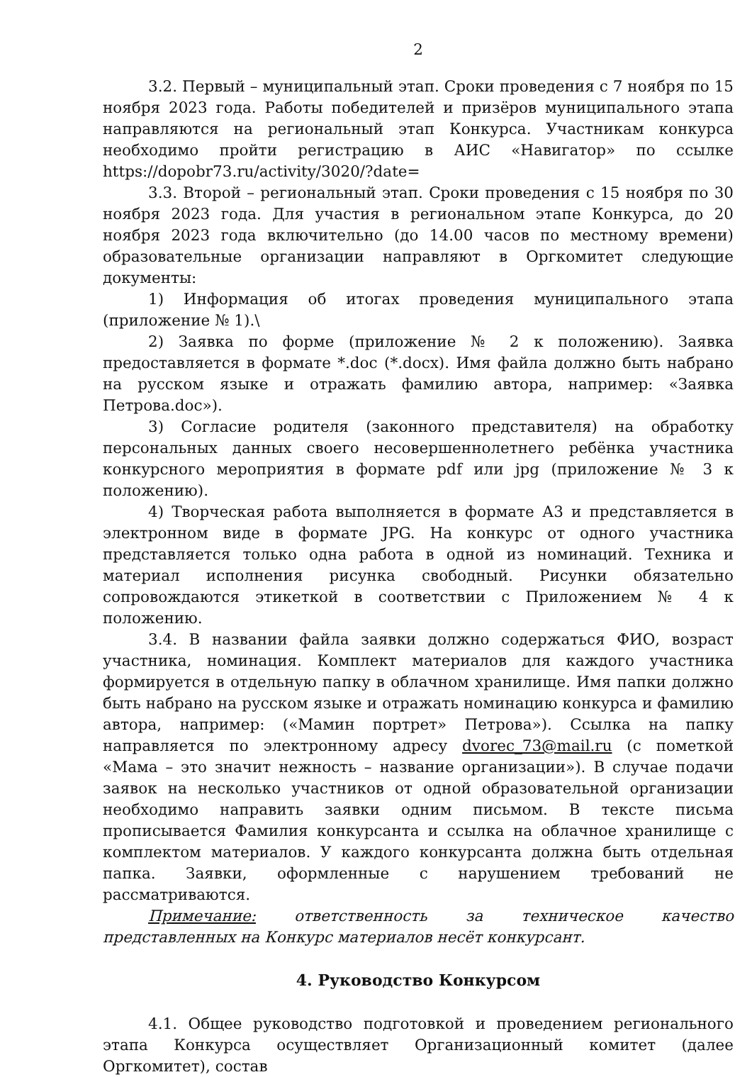2
3.2. Первый – муниципальный этап. Сроки проведения с 7 ноября по 15 ноября 2023 года. Работы победителей и призёров муниципального этапа направляются на региональный этап Конкурса. Участникам конкурса необходимо пройти регистрацию в АИС «Навигатор» по ссылке https://dopobr73.ru/activity/3020/?date=
3.3. Второй – региональный этап. Сроки проведения с 15 ноября по 30 ноября 2023 года. Для участия в региональном этапе Конкурса, до 20 ноября 2023 года включительно (до 14.00 часов по местному времени) образовательные организации направляют в Оргкомитет следующие документы:
1) Информация об итогах проведения муниципального этапа (приложение № 1).\
2) Заявка по форме (приложение № 2 к положению). Заявка предоставляется в формате *.doc (*.docx). Имя файла должно быть набрано на русском языке и отражать фамилию автора, например: «Заявка Петрова.doc»).
3) Согласие родителя (законного представителя) на обработку персональных данных своего несовершеннолетнего ребёнка участника конкурсного мероприятия в формате pdf или jpg (приложение № 3 к положению).
4) Творческая работа выполняется в формате А3 и представляется в электронном виде в формате JPG. На конкурс от одного участника представляется только одна работа в одной из номинаций. Техника и материал исполнения рисунка свободный. Рисунки обязательно сопровождаются этикеткой в соответствии с Приложением № 4 к положению.
3.4. В названии файла заявки должно содержаться ФИО, возраст участника, номинация. Комплект материалов для каждого участника формируется в отдельную папку в облачном хранилище. Имя папки должно быть набрано на русском языке и отражать номинацию конкурса и фамилию автора, например: («Мамин портрет» Петрова»). Ссылка на папку направляется по электронному адресу dvorec_73@mail.ru (с пометкой «Мама – это значит нежность – название организации»). В случае подачи заявок на несколько участников от одной образовательной организации необходимо направить заявки одним письмом. В тексте письма прописывается Фамилия конкурсанта и ссылка на облачное хранилище с комплектом материалов. У каждого конкурсанта должна быть отдельная папка. Заявки, оформленные с нарушением требований не рассматриваются.
Примечание: ответственность за техническое качество представленных на Конкурс материалов несёт конкурсант.
4. Руководство Конкурсом
4.1. Общее руководство подготовкой и проведением регионального этапа Конкурса осуществляет Организационный комитет (далее Оргкомитет), состав